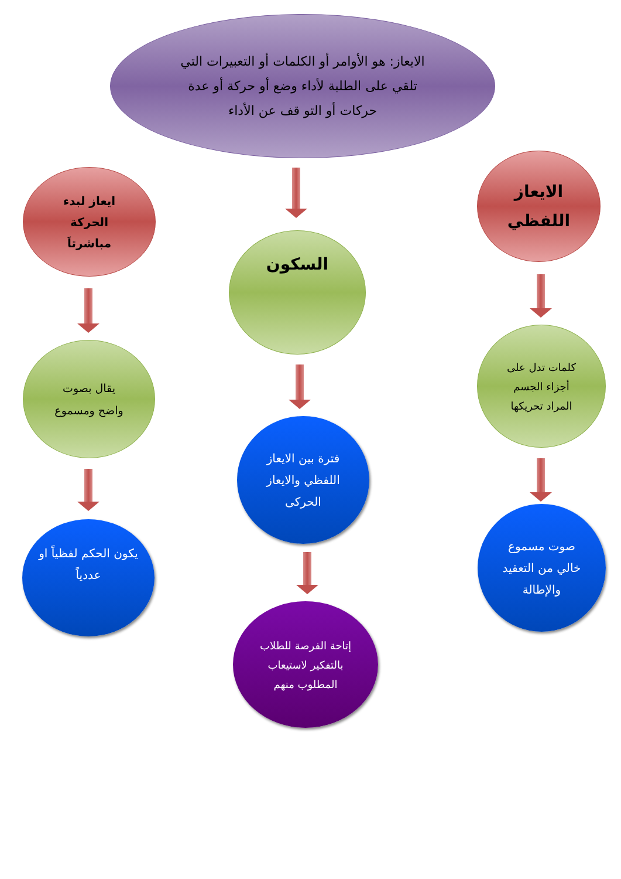الايعاز: هو الأوامر أو الكلمات أو التعبيرات التي تلقي على الطلبة لأداء وضع أو حركة أو عدة حركات أو التو قف عن الأداء
الايعاز اللفظي
ايعاز لبدء الحركة مباشرتاَ
السكون
كلمات تدل على أجزاء الجسم المراد تحريكها
يقال بصوت واضح ومسموع
فترة بين الايعاز اللفظي والايعاز الحركى
صوت مسموع خالي من التعقيد والإطالة
يكون الحكم لفظياً او عددياً
إتاحة الفرصة للطلاب بالتفكير لاستيعاب المطلوب منهم